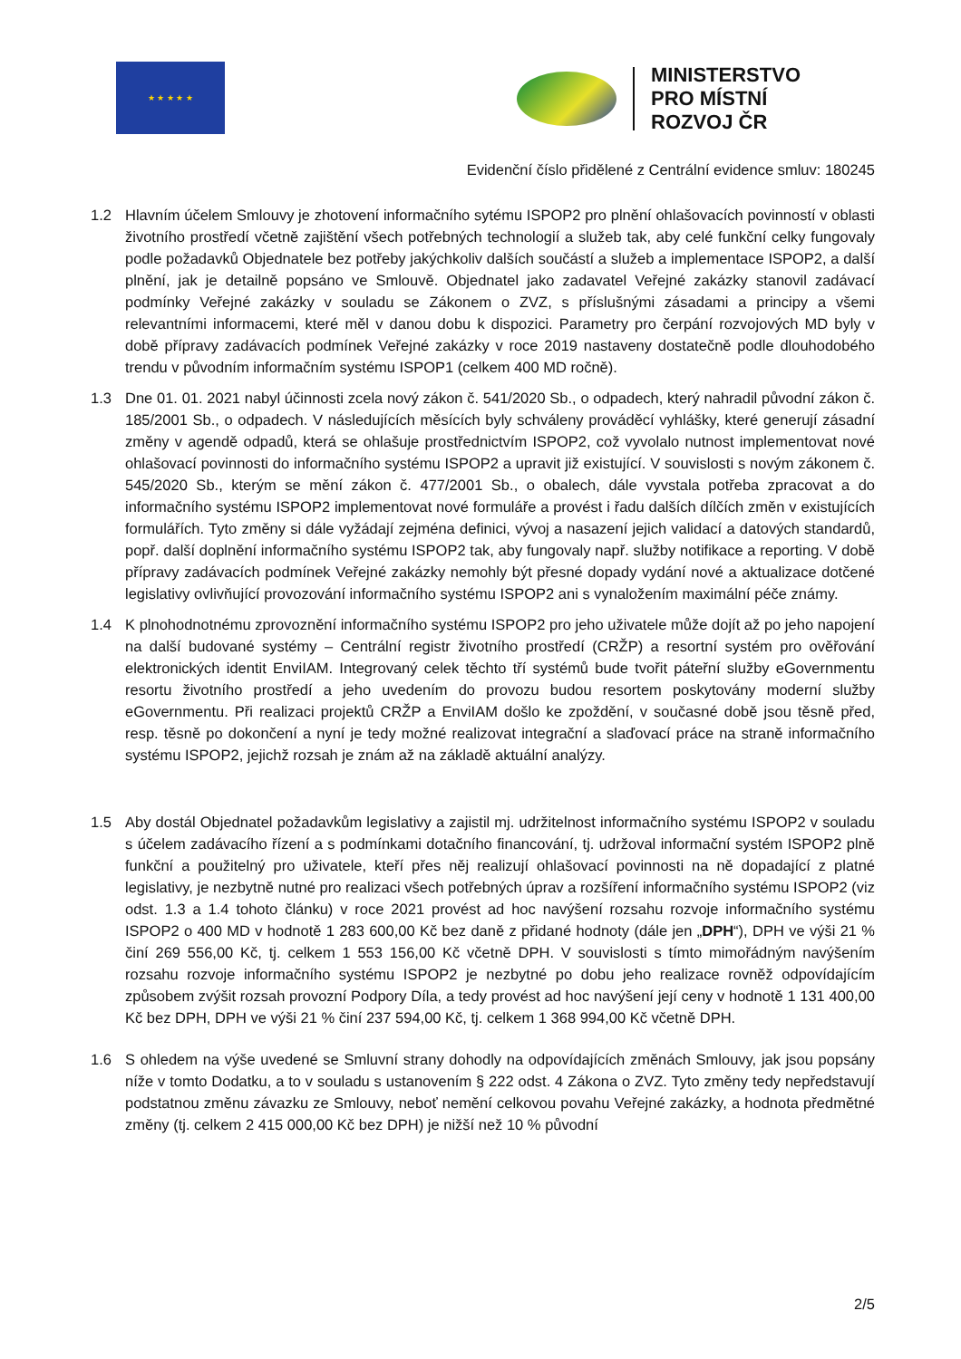★ ★ ★ ★ ★
MINISTERSTVO
PRO MÍSTNÍ
ROZVOJ ČR
Evidenční číslo přidělené z Centrální evidence smluv: 180245
1.2 Hlavním účelem Smlouvy je zhotovení informačního sytému ISPOP2 pro plnění ohlašovacích povinností v oblasti životního prostředí včetně zajištění všech potřebných technologií a služeb tak, aby celé funkční celky fungovaly podle požadavků Objednatele bez potřeby jakýchkoliv dalších součástí a služeb a implementace ISPOP2, a další plnění, jak je detailně popsáno ve Smlouvě. Objednatel jako zadavatel Veřejné zakázky stanovil zadávací podmínky Veřejné zakázky v souladu se Zákonem o ZVZ, s příslušnými zásadami a principy a všemi relevantními informacemi, které měl v danou dobu k dispozici. Parametry pro čerpání rozvojových MD byly v době přípravy zadávacích podmínek Veřejné zakázky v roce 2019 nastaveny dostatečně podle dlouhodobého trendu v původním informačním systému ISPOP1 (celkem 400 MD ročně).
1.3 Dne 01. 01. 2021 nabyl účinnosti zcela nový zákon č. 541/2020 Sb., o odpadech, který nahradil původní zákon č. 185/2001 Sb., o odpadech. V následujících měsících byly schváleny prováděcí vyhlášky, které generují zásadní změny v agendě odpadů, která se ohlašuje prostřednictvím ISPOP2, což vyvolalo nutnost implementovat nové ohlašovací povinnosti do informačního systému ISPOP2 a upravit již existující. V souvislosti s novým zákonem č. 545/2020 Sb., kterým se mění zákon č. 477/2001 Sb., o obalech, dále vyvstala potřeba zpracovat a do informačního systému ISPOP2 implementovat nové formuláře a provést i řadu dalších dílčích změn v existujících formulářích. Tyto změny si dále vyžádají zejména definici, vývoj a nasazení jejich validací a datových standardů, popř. další doplnění informačního systému ISPOP2 tak, aby fungovaly např. služby notifikace a reporting. V době přípravy zadávacích podmínek Veřejné zakázky nemohly být přesné dopady vydání nové a aktualizace dotčené legislativy ovlivňující provozování informačního systému ISPOP2 ani s vynaložením maximální péče známy.
1.4 K plnohodnotnému zprovoznění informačního systému ISPOP2 pro jeho uživatele může dojít až po jeho napojení na další budované systémy – Centrální registr životního prostředí (CRŽP) a resortní systém pro ověřování elektronických identit EnviIAM. Integrovaný celek těchto tří systémů bude tvořit páteřní služby eGovernmentu resortu životního prostředí a jeho uvedením do provozu budou resortem poskytovány moderní služby eGovernmentu. Při realizaci projektů CRŽP a EnviIAM došlo ke zpoždění, v současné době jsou těsně před, resp. těsně po dokončení a nyní je tedy možné realizovat integrační a slaďovací práce na straně informačního systému ISPOP2, jejichž rozsah je znám až na základě aktuální analýzy.
1.5 Aby dostál Objednatel požadavkům legislativy a zajistil mj. udržitelnost informačního systému ISPOP2 v souladu s účelem zadávacího řízení a s podmínkami dotačního financování, tj. udržoval informační systém ISPOP2 plně funkční a použitelný pro uživatele, kteří přes něj realizují ohlašovací povinnosti na ně dopadající z platné legislativy, je nezbytně nutné pro realizaci všech potřebných úprav a rozšíření informačního systému ISPOP2 (viz odst. 1.3 a 1.4 tohoto článku) v roce 2021 provést ad hoc navýšení rozsahu rozvoje informačního systému ISPOP2 o 400 MD v hodnotě 1 283 600,00 Kč bez daně z přidané hodnoty (dále jen „DPH“), DPH ve výši 21 % činí 269 556,00 Kč, tj. celkem 1 553 156,00 Kč včetně DPH. V souvislosti s tímto mimořádným navýšením rozsahu rozvoje informačního systému ISPOP2 je nezbytné po dobu jeho realizace rovněž odpovídajícím způsobem zvýšit rozsah provozní Podpory Díla, a tedy provést ad hoc navýšení její ceny v hodnotě 1 131 400,00 Kč bez DPH, DPH ve výši 21 % činí 237 594,00 Kč, tj. celkem 1 368 994,00 Kč včetně DPH.
1.6 S ohledem na výše uvedené se Smluvní strany dohodly na odpovídajících změnách Smlouvy, jak jsou popsány níže v tomto Dodatku, a to v souladu s ustanovením § 222 odst. 4 Zákona o ZVZ. Tyto změny tedy nepředstavují podstatnou změnu závazku ze Smlouvy, neboť nemění celkovou povahu Veřejné zakázky, a hodnota předmětné změny (tj. celkem 2 415 000,00 Kč bez DPH) je nižší než 10 % původní
2/5